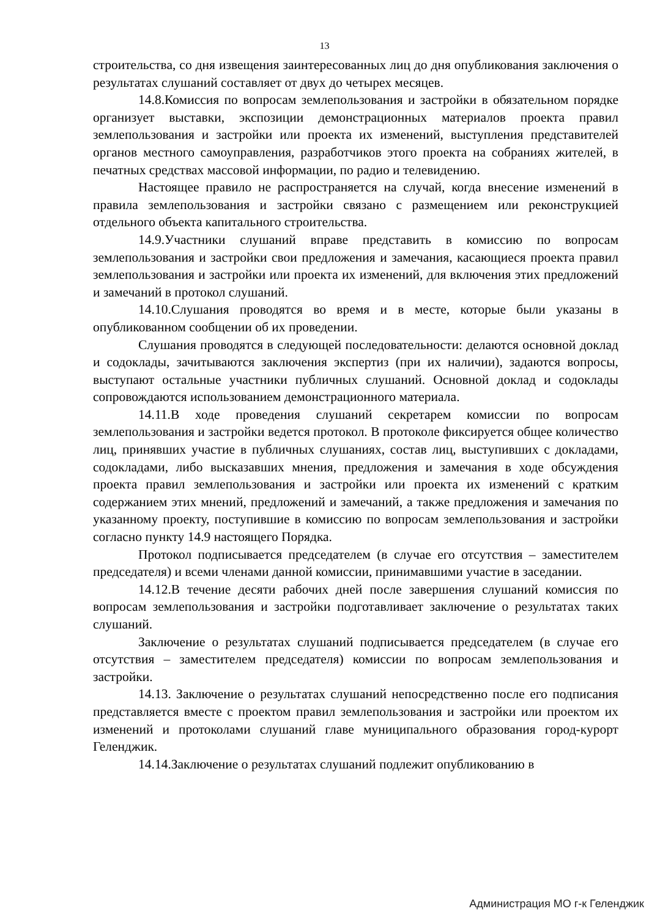13
строительства, со дня извещения заинтересованных лиц до дня опубликования заключения о результатах слушаний составляет от двух до четырех месяцев.
14.8.Комиссия по вопросам землепользования и застройки в обязательном порядке организует выставки, экспозиции демонстрационных материалов проекта правил землепользования и застройки или проекта их изменений, выступления представителей органов местного самоуправления, разработчиков этого проекта на собраниях жителей, в печатных средствах массовой информации, по радио и телевидению.
Настоящее правило не распространяется на случай, когда внесение изменений в правила землепользования и застройки связано с размещением или реконструкцией отдельного объекта капитального строительства.
14.9.Участники слушаний вправе представить в комиссию по вопросам землепользования и застройки свои предложения и замечания, касающиеся проекта правил землепользования и застройки или проекта их изменений, для включения этих предложений и замечаний в протокол слушаний.
14.10.Слушания проводятся во время и в месте, которые были указаны в опубликованном сообщении об их проведении.
Слушания проводятся в следующей последовательности: делаются основной доклад и содоклады, зачитываются заключения экспертиз (при их наличии), задаются вопросы, выступают остальные участники публичных слушаний. Основной доклад и содоклады сопровождаются использованием демонстрационного материала.
14.11.В ходе проведения слушаний секретарем комиссии по вопросам землепользования и застройки ведется протокол. В протоколе фиксируется общее количество лиц, принявших участие в публичных слушаниях, состав лиц, выступивших с докладами, содокладами, либо высказавших мнения, предложения и замечания в ходе обсуждения проекта правил землепользования и застройки или проекта их изменений с кратким содержанием этих мнений, предложений и замечаний, а также предложения и замечания по указанному проекту, поступившие в комиссию по вопросам землепользования и застройки согласно пункту 14.9 настоящего Порядка.
Протокол подписывается председателем (в случае его отсутствия – заместителем председателя) и всеми членами данной комиссии, принимавшими участие в заседании.
14.12.В течение десяти рабочих дней после завершения слушаний комиссия по вопросам землепользования и застройки подготавливает заключение о результатах таких слушаний.
Заключение о результатах слушаний подписывается председателем (в случае его отсутствия – заместителем председателя) комиссии по вопросам землепользования и застройки.
14.13. Заключение о результатах слушаний непосредственно после его подписания представляется вместе с проектом правил землепользования и застройки или проектом их изменений и протоколами слушаний главе муниципального образования город-курорт Геленджик.
14.14.Заключение о результатах слушаний подлежит опубликованию в
Администрация МО г-к Геленджик